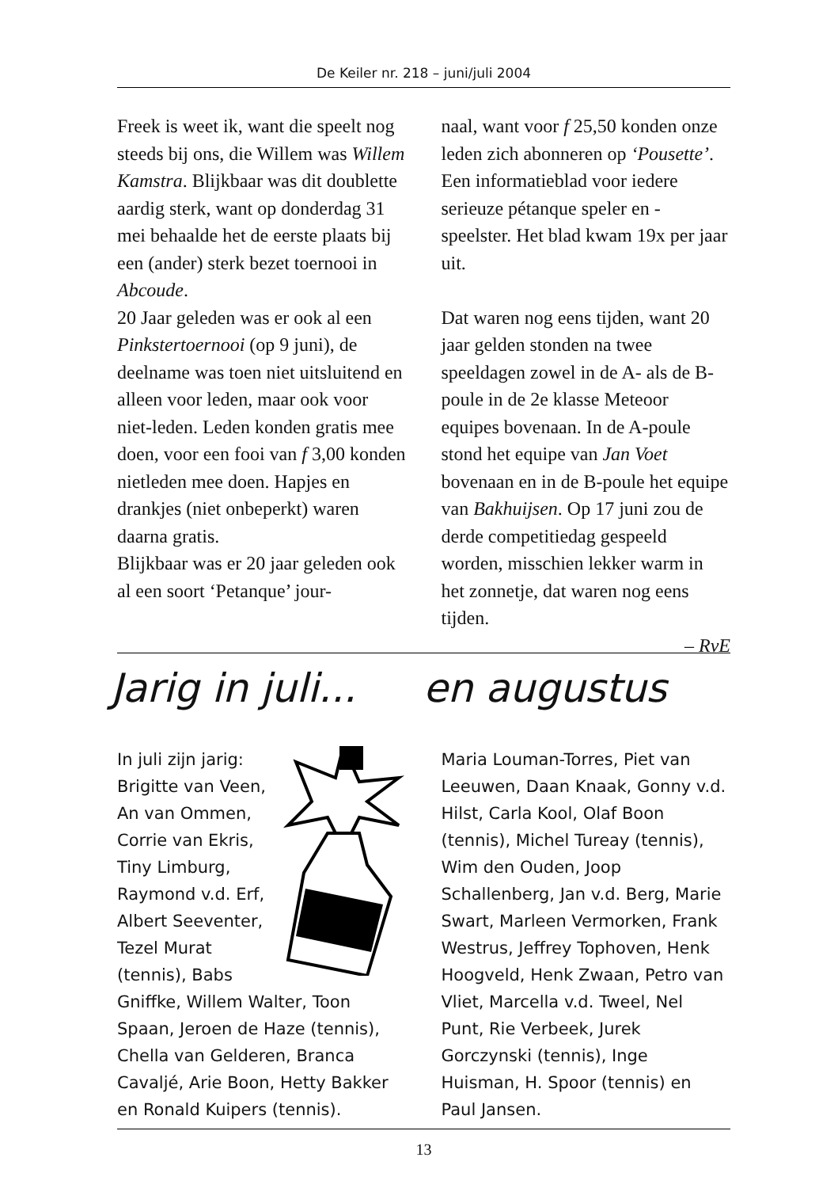De Keiler nr. 218 – juni/juli 2004
Freek is weet ik, want die speelt nog steeds bij ons, die Willem was Willem Kamstra. Blijkbaar was dit doublette aardig sterk, want op donderdag 31 mei behaalde het de eerste plaats bij een (ander) sterk bezet toernooi in Abcoude.
20 Jaar geleden was er ook al een Pinkstertoernooi (op 9 juni), de deelname was toen niet uitsluitend en alleen voor leden, maar ook voor niet-leden. Leden konden gratis mee doen, voor een fooi van f 3,00 konden nietleden mee doen. Hapjes en drankjes (niet onbeperkt) waren daarna gratis.
Blijkbaar was er 20 jaar geleden ook al een soort ‘Petanque’ jour-
naal, want voor f 25,50 konden onze leden zich abonneren op ‘Pousette’. Een informatieblad voor iedere serieuze pétanque speler en -speelster. Het blad kwam 19x per jaar uit.
Dat waren nog eens tijden, want 20 jaar gelden stonden na twee speeldagen zowel in de A- als de B-poule in de 2e klasse Meteoor equipes bovenaan. In de A-poule stond het equipe van Jan Voet bovenaan en in de B-poule het equipe van Bakhuijsen. Op 17 juni zou de derde competitiedag gespeeld worden, misschien lekker warm in het zonnetje, dat waren nog eens tijden.
– RvE
Jarig in juli...
en augustus
In juli zijn jarig:
Brigitte van Veen, An van Ommen, Corrie van Ekris, Tiny Limburg, Raymond v.d. Erf, Albert Seeventer, Tezel Murat (tennis), Babs Gniffke, Willem Walter, Toon Spaan, Jeroen de Haze (tennis), Chella van Gelderen, Branca Cavaljé, Arie Boon, Hetty Bakker en Ronald Kuipers (tennis).
Maria Louman-Torres, Piet van Leeuwen, Daan Knaak, Gonny v.d. Hilst, Carla Kool, Olaf Boon (tennis), Michel Tureay (tennis), Wim den Ouden, Joop Schallenberg, Jan v.d. Berg, Marie Swart, Marleen Vermorken, Frank Westrus, Jeffrey Tophoven, Henk Hoogveld, Henk Zwaan, Petro van Vliet, Marcella v.d. Tweel, Nel Punt, Rie Verbeek, Jurek Gorczynski (tennis), Inge Huisman, H. Spoor (tennis) en Paul Jansen.
13